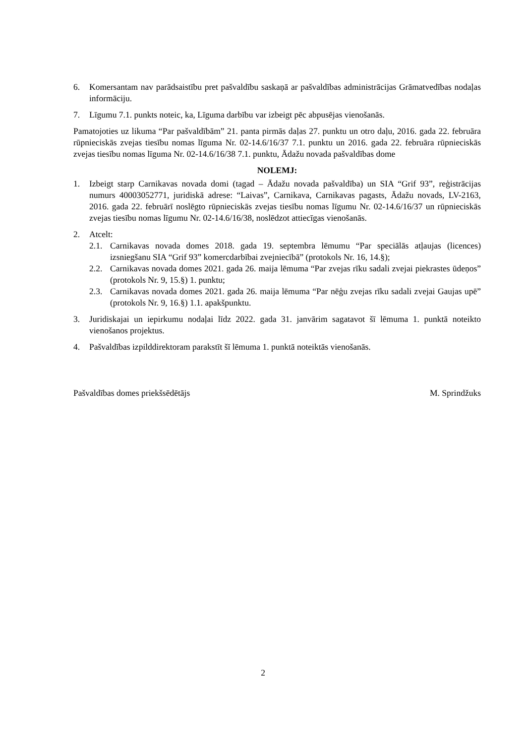6. Komersantam nav parādsaistību pret pašvaldību saskaņā ar pašvaldības administrācijas Grāmatvedības nodaļas informāciju.
7. Līgumu 7.1. punkts noteic, ka, Līguma darbību var izbeigt pēc abpusējas vienošanās.
Pamatojoties uz likuma “Par pašvaldībām” 21. panta pirmās daļas 27. punktu un otro daļu, 2016. gada 22. februāra rūpnieciskās zvejas tiesību nomas līguma Nr. 02-14.6/16/37 7.1. punktu un 2016. gada 22. februāra rūpnieciskās zvejas tiesību nomas līguma Nr. 02-14.6/16/38 7.1. punktu, Ādažu novada pašvaldības dome
NOLEMJ:
1. Izbeigt starp Carnikavas novada domi (tagad – Ādažu novada pašvaldība) un SIA “Grif 93”, reģistrācijas numurs 40003052771, juridiskā adrese: “Laivas”, Carnikava, Carnikavas pagasts, Ādažu novads, LV-2163, 2016. gada 22. februārī noslēgto rūpnieciskās zvejas tiesību nomas līgumu Nr. 02-14.6/16/37 un rūpnieciskās zvejas tiesību nomas līgumu Nr. 02-14.6/16/38, noslēdzot attiecīgas vienošanās.
2. Atcelt:
2.1. Carnikavas novada domes 2018. gada 19. septembra lēmumu “Par speciālās atļaujas (licences) izsniegšanu SIA “Grif 93” komercdarbībai zvejniecībā” (protokols Nr. 16, 14.§);
2.2. Carnikavas novada domes 2021. gada 26. maija lēmuma “Par zvejas rīku sadali zvejai piekrastes ūdeņos” (protokols Nr. 9, 15.§) 1. punktu;
2.3. Carnikavas novada domes 2021. gada 26. maija lēmuma “Par nēģu zvejas rīku sadali zvejai Gaujas upē” (protokols Nr. 9, 16.§) 1.1. apakšpunktu.
3. Juridiskajai un iepirkumu nodaļai līdz 2022. gada 31. janvārim sagatavot šī lēmuma 1. punktā noteikto vienošanos projektus.
4. Pašvaldības izpilddirektoram parakstīt šī lēmuma 1. punktā noteiktās vienošanās.
Pašvaldības domes priekšsēdētājs M. Sprindžuks
2